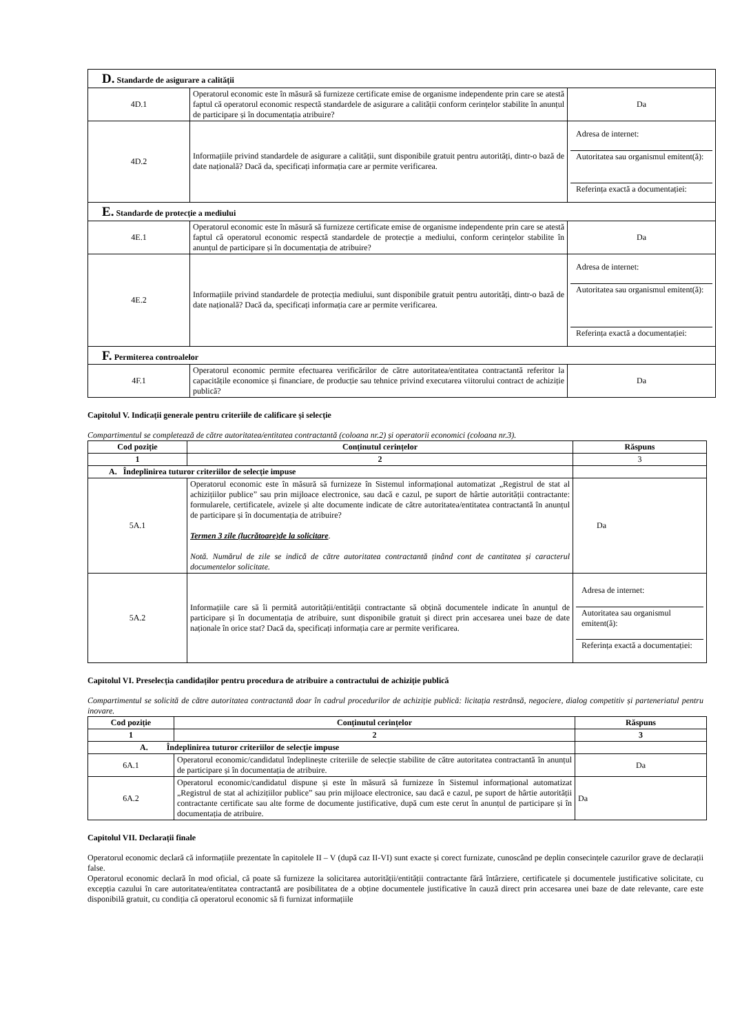| D. Standarde de asigurare a calității | | |
| 4D.1 | Operatorul economic este în măsură să furnizeze certificate emise de organisme independente prin care se atestă faptul că operatorul economic respectă standardele de asigurare a calității conform cerințelor stabilite în anunțul de participare și în documentația atribuire? | Da |
| 4D.2 | Informațiile privind standardele de asigurare a calității, sunt disponibile gratuit pentru autorități, dintr-o bază de date națională? Dacă da, specificați informația care ar permite verificarea. | Adresa de internet: Autoritatea sau organismul emitent(ă): Referința exactă a documentației: |
| E. Standarde de protecție a mediului | | |
| 4E.1 | Operatorul economic este în măsură să furnizeze certificate emise de organisme independente prin care se atestă faptul că operatorul economic respectă standardele de protecție a mediului, conform cerințelor stabilite în anunțul de participare și în documentația de atribuire? | Da |
| 4E.2 | Informațiile privind standardele de protecția mediului, sunt disponibile gratuit pentru autorități, dintr-o bază de date națională? Dacă da, specificați informația care ar permite verificarea. | Adresa de internet: Autoritatea sau organismul emitent(ă): Referința exactă a documentației: |
| F. Permiterea controalelor | | |
| 4F.1 | Operatorul economic permite efectuarea verificărilor de către autoritatea/entitatea contractantă referitor la capacitățile economice și financiare, de producție sau tehnice privind executarea viitorului contract de achiziție publică? | Da |
Capitolul V. Indicații generale pentru criteriile de calificare și selecție
Compartimentul se completează de către autoritatea/entitatea contractantă (coloana nr.2) și operatorii economici (coloana nr.3).
| Cod poziție | Conținutul cerințelor | Răspuns |
| --- | --- | --- |
| 1 | 2 | 3 |
| A. Îndeplinirea tuturor criteriilor de selecție impuse | | |
| 5A.1 | Operatorul economic este în măsură să furnizeze în Sistemul informațional automatizat „Registrul de stat al achizițiilor publice” sau prin mijloace electronice, sau dacă e cazul, pe suport de hârtie autorității contractante: formularele, certificatele, avizele și alte documente indicate de către autoritatea/entitatea contractantă în anunțul de participare și în documentația de atribuire? Termen 3 zile (lucrătoare)de la solicitare . Notă. Numărul de zile se indică de către autoritatea contractantă ținând cont de cantitatea și caracterul documentelor solicitate. | Da |
| 5A.2 | Informațiile care să îi permită autorității/entității contractante să obțină documentele indicate în anunțul de participare și în documentația de atribuire, sunt disponibile gratuit și direct prin accesarea unei baze de date naționale în orice stat? Dacă da, specificați informația care ar permite verificarea. | Adresa de internet: Autoritatea sau organismul emitent(ă): Referința exactă a documentației: |
Capitolul VI. Preselecția candidaților pentru procedura de atribuire a contractului de achiziție publică
Compartimentul se solicită de către autoritatea contractantă doar în cadrul procedurilor de achiziție publică: licitația restrânsă, negociere, dialog competitiv și parteneriatul pentru inovare.
| Cod poziție | Conținutul cerințelor | Răspuns |
| --- | --- | --- |
| 1 | 2 | 3 |
| A. Îndeplinirea tuturor criteriilor de selecție impuse | | |
| 6A.1 | Operatorul economic/candidatul îndeplinește criteriile de selecție stabilite de către autoritatea contractantă în anunțul de participare și în documentația de atribuire. | Da |
| 6A.2 | Operatorul economic/candidatul dispune și este în măsură să furnizeze în Sistemul informațional automatizat „Registrul de stat al achizițiilor publice” sau prin mijloace electronice, sau dacă e cazul, pe suport de hârtie autorității contractante certificate sau alte forme de documente justificative, după cum este cerut în anunțul de participare și în documentația de atribuire. | Da |
Capitolul VII. Declarații finale
Operatorul economic declară că informațiile prezentate în capitolele II – V (după caz II-VI) sunt exacte și corect furnizate, cunoscând pe deplin consecințele cazurilor grave de declarații false.
Operatorul economic declară în mod oficial, că poate să furnizeze la solicitarea autorității/entității contractante fără întârziere, certificatele și documentele justificative solicitate, cu excepția cazului în care autoritatea/entitatea contractantă are posibilitatea de a obține documentele justificative în cauză direct prin accesarea unei baze de date relevante, care este disponibilă gratuit, cu condiția că operatorul economic să fi furnizat informațiile